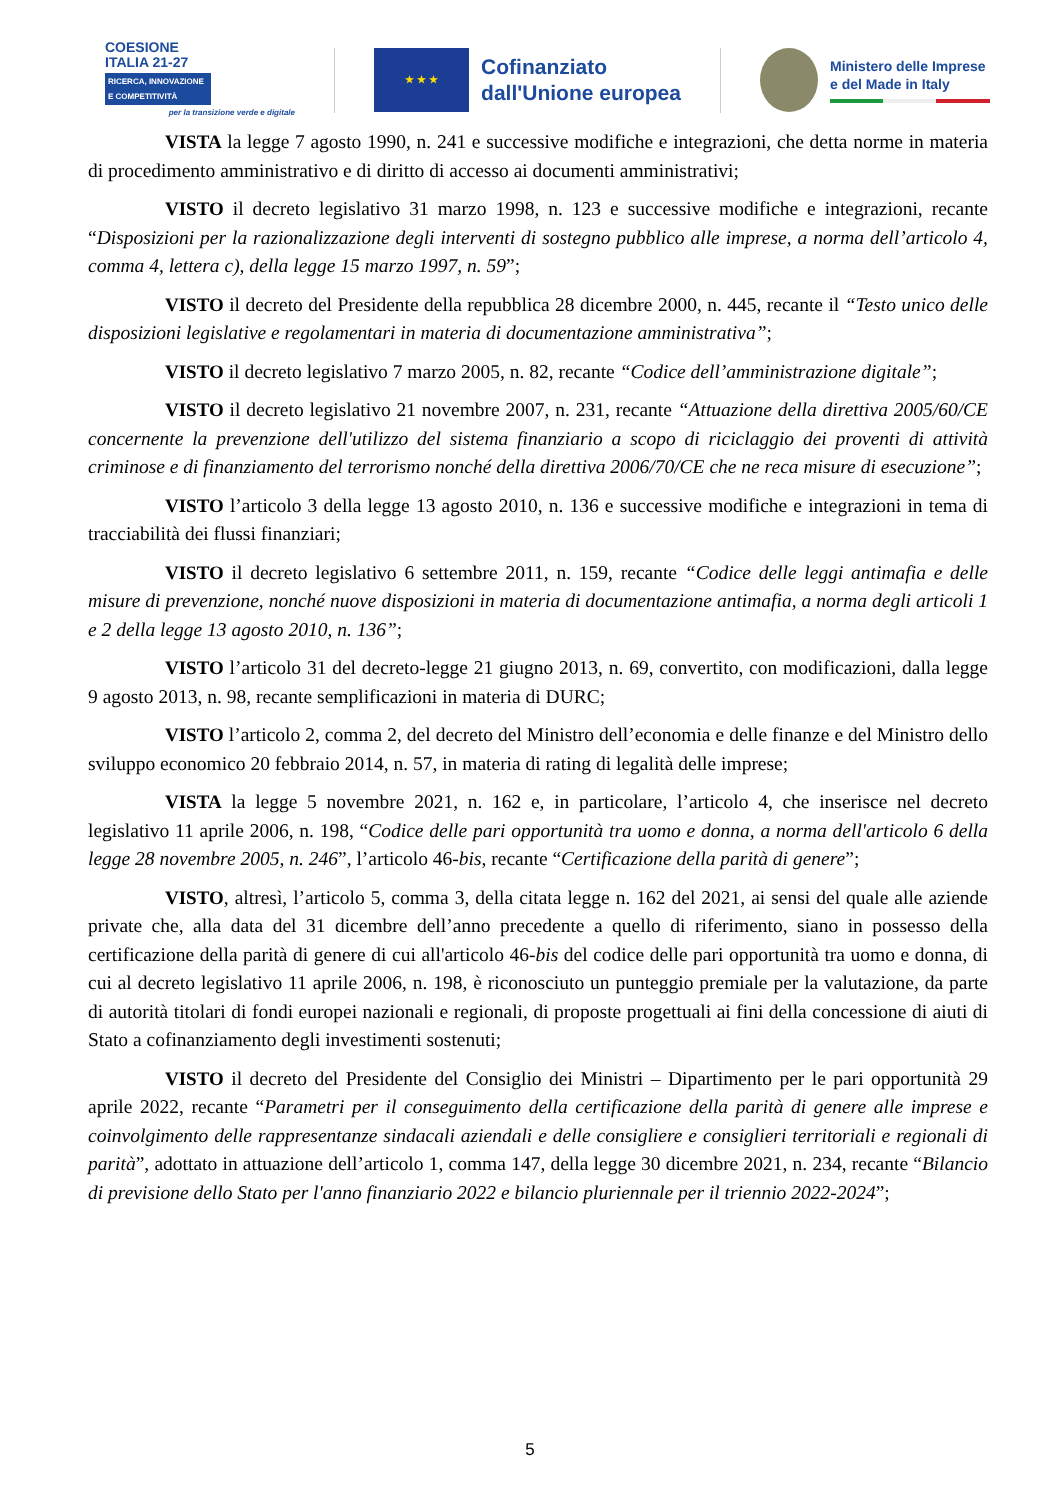COESIONE
ITALIA 21-27
RICERCA, INNOVAZIONE E COMPETITIVITÀ
per la transizione verde e digitale
★ ★ ★
Cofinanziato
dall'Unione europea
Ministero delle Imprese
e del Made in Italy
VISTA la legge 7 agosto 1990, n. 241 e successive modifiche e integrazioni, che detta norme in materia di procedimento amministrativo e di diritto di accesso ai documenti amministrativi;
VISTO il decreto legislativo 31 marzo 1998, n. 123 e successive modifiche e integrazioni, recante “Disposizioni per la razionalizzazione degli interventi di sostegno pubblico alle imprese, a norma dell’articolo 4, comma 4, lettera c), della legge 15 marzo 1997, n. 59”;
VISTO il decreto del Presidente della repubblica 28 dicembre 2000, n. 445, recante il “Testo unico delle disposizioni legislative e regolamentari in materia di documentazione amministrativa”;
VISTO il decreto legislativo 7 marzo 2005, n. 82, recante “Codice dell’amministrazione digitale”;
VISTO il decreto legislativo 21 novembre 2007, n. 231, recante “Attuazione della direttiva 2005/60/CE concernente la prevenzione dell'utilizzo del sistema finanziario a scopo di riciclaggio dei proventi di attività criminose e di finanziamento del terrorismo nonché della direttiva 2006/70/CE che ne reca misure di esecuzione”;
VISTO l’articolo 3 della legge 13 agosto 2010, n. 136 e successive modifiche e integrazioni in tema di tracciabilità dei flussi finanziari;
VISTO il decreto legislativo 6 settembre 2011, n. 159, recante “Codice delle leggi antimafia e delle misure di prevenzione, nonché nuove disposizioni in materia di documentazione antimafia, a norma degli articoli 1 e 2 della legge 13 agosto 2010, n. 136”;
VISTO l’articolo 31 del decreto-legge 21 giugno 2013, n. 69, convertito, con modificazioni, dalla legge 9 agosto 2013, n. 98, recante semplificazioni in materia di DURC;
VISTO l’articolo 2, comma 2, del decreto del Ministro dell’economia e delle finanze e del Ministro dello sviluppo economico 20 febbraio 2014, n. 57, in materia di rating di legalità delle imprese;
VISTA la legge 5 novembre 2021, n. 162 e, in particolare, l’articolo 4, che inserisce nel decreto legislativo 11 aprile 2006, n. 198, “Codice delle pari opportunità tra uomo e donna, a norma dell'articolo 6 della legge 28 novembre 2005, n. 246”, l’articolo 46-bis, recante “Certificazione della parità di genere”;
VISTO, altresì, l’articolo 5, comma 3, della citata legge n. 162 del 2021, ai sensi del quale alle aziende private che, alla data del 31 dicembre dell’anno precedente a quello di riferimento, siano in possesso della certificazione della parità di genere di cui all'articolo 46-bis del codice delle pari opportunità tra uomo e donna, di cui al decreto legislativo 11 aprile 2006, n. 198, è riconosciuto un punteggio premiale per la valutazione, da parte di autorità titolari di fondi europei nazionali e regionali, di proposte progettuali ai fini della concessione di aiuti di Stato a cofinanziamento degli investimenti sostenuti;
VISTO il decreto del Presidente del Consiglio dei Ministri – Dipartimento per le pari opportunità 29 aprile 2022, recante “Parametri per il conseguimento della certificazione della parità di genere alle imprese e coinvolgimento delle rappresentanze sindacali aziendali e delle consigliere e consiglieri territoriali e regionali di parità”, adottato in attuazione dell’articolo 1, comma 147, della legge 30 dicembre 2021, n. 234, recante “Bilancio di previsione dello Stato per l'anno finanziario 2022 e bilancio pluriennale per il triennio 2022-2024”;
5